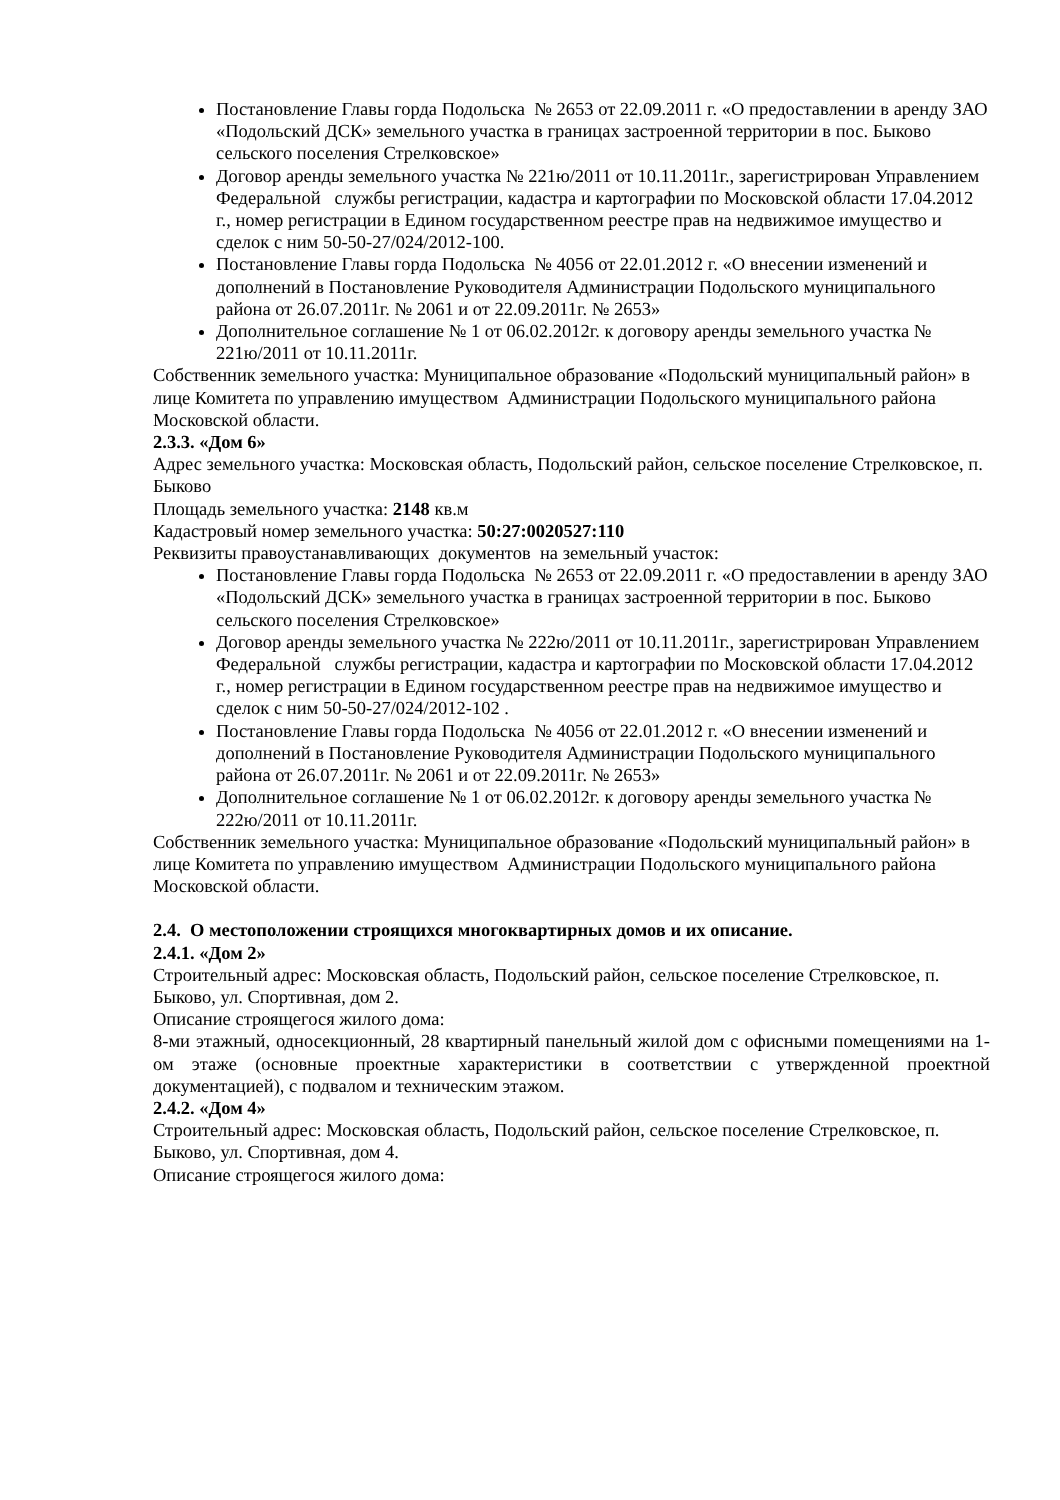Постановление Главы горда Подольска № 2653 от 22.09.2011 г. «О предоставлении в аренду ЗАО «Подольский ДСК» земельного участка в границах застроенной территории в пос. Быково сельского поселения Стрелковское»
Договор аренды земельного участка № 221ю/2011 от 10.11.2011г., зарегистрирован Управлением Федеральной службы регистрации, кадастра и картографии по Московской области 17.04.2012 г., номер регистрации в Едином государственном реестре прав на недвижимое имущество и сделок с ним 50-50-27/024/2012-100.
Постановление Главы горда Подольска № 4056 от 22.01.2012 г. «О внесении изменений и дополнений в Постановление Руководителя Администрации Подольского муниципального района от 26.07.2011г. № 2061 и от 22.09.2011г. № 2653»
Дополнительное соглашение № 1 от 06.02.2012г. к договору аренды земельного участка № 221ю/2011 от 10.11.2011г.
Собственник земельного участка: Муниципальное образование «Подольский муниципальный район» в лице Комитета по управлению имуществом Администрации Подольского муниципального района Московской области.
2.3.3. «Дом 6»
Адрес земельного участка: Московская область, Подольский район, сельское поселение Стрелковское, п. Быково
Площадь земельного участка: 2148 кв.м
Кадастровый номер земельного участка: 50:27:0020527:110
Реквизиты правоустанавливающих документов на земельный участок:
Постановление Главы горда Подольска № 2653 от 22.09.2011 г. «О предоставлении в аренду ЗАО «Подольский ДСК» земельного участка в границах застроенной территории в пос. Быково сельского поселения Стрелковское»
Договор аренды земельного участка № 222ю/2011 от 10.11.2011г., зарегистрирован Управлением Федеральной службы регистрации, кадастра и картографии по Московской области 17.04.2012 г., номер регистрации в Едином государственном реестре прав на недвижимое имущество и сделок с ним 50-50-27/024/2012-102 .
Постановление Главы горда Подольска № 4056 от 22.01.2012 г. «О внесении изменений и дополнений в Постановление Руководителя Администрации Подольского муниципального района от 26.07.2011г. № 2061 и от 22.09.2011г. № 2653»
Дополнительное соглашение № 1 от 06.02.2012г. к договору аренды земельного участка № 222ю/2011 от 10.11.2011г.
Собственник земельного участка: Муниципальное образование «Подольский муниципальный район» в лице Комитета по управлению имуществом Администрации Подольского муниципального района Московской области.
2.4. О местоположении строящихся многоквартирных домов и их описание.
2.4.1. «Дом 2»
Строительный адрес: Московская область, Подольский район, сельское поселение Стрелковское, п. Быково, ул. Спортивная, дом 2.
Описание строящегося жилого дома:
8-ми этажный, односекционный, 28 квартирный панельный жилой дом с офисными помещениями на 1-ом этаже (основные проектные характеристики в соответствии с утвержденной проектной документацией), с подвалом и техническим этажом.
2.4.2. «Дом 4»
Строительный адрес: Московская область, Подольский район, сельское поселение Стрелковское, п. Быково, ул. Спортивная, дом 4.
Описание строящегося жилого дома: